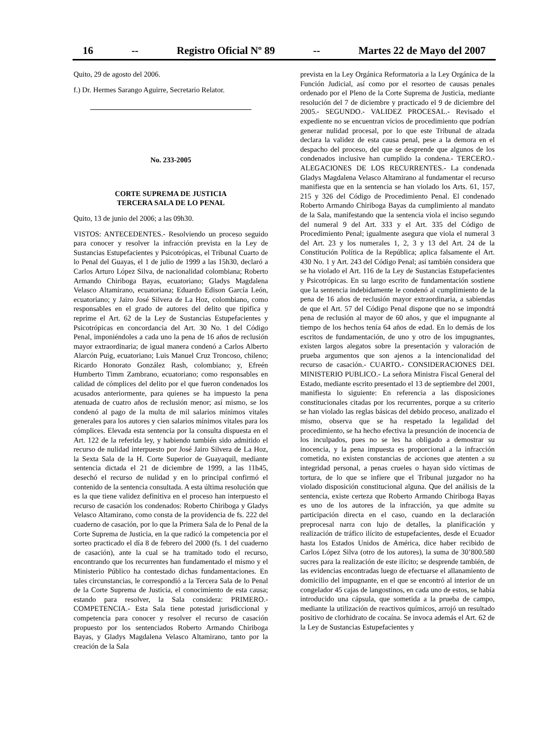16 -- Registro Oficial Nº 89 -- Martes 22 de Mayo del 2007
Quito, 29 de agosto del 2006.
f.) Dr. Hermes Sarango Aguirre, Secretario Relator.
No. 233-2005
CORTE SUPREMA DE JUSTICIA
TERCERA SALA DE LO PENAL
Quito, 13 de junio del 2006; a las 09h30.
VISTOS: ANTECEDENTES.- Resolviendo un proceso seguido para conocer y resolver la infracción prevista en la Ley de Sustancias Estupefacientes y Psicotrópicas, el Tribunal Cuarto de lo Penal del Guayas, el 1 de julio de 1999 a las 15h30, declaró a Carlos Arturo López Silva, de nacionalidad colombiana; Roberto Armando Chiriboga Bayas, ecuatoriano; Gladys Magdalena Velasco Altamirano, ecuatoriana; Eduardo Edison García León, ecuatoriano; y Jairo José Silvera de La Hoz, colombiano, como responsables en el grado de autores del delito que tipifica y reprime el Art. 62 de la Ley de Sustancias Estupefacientes y Psicotrópicas en concordancia del Art. 30 No. 1 del Código Penal, imponiéndoles a cada uno la pena de 16 años de reclusión mayor extraordinaria; de igual manera condenó a Carlos Alberto Alarcón Puig, ecuatoriano; Luis Manuel Cruz Troncoso, chileno; Ricardo Honorato González Rash, colombiano; y, Efreén Humberto Timm Zambrano, ecuatoriano; como responsables en calidad de cómplices del delito por el que fueron condenados los acusados anteriormente, para quienes se ha impuesto la pena atenuada de cuatro años de reclusión menor; así mismo, se los condenó al pago de la multa de mil salarios mínimos vitales generales para los autores y cien salarios mínimos vitales para los cómplices. Elevada esta sentencia por la consulta dispuesta en el Art. 122 de la referida ley, y habiendo también sido admitido el recurso de nulidad interpuesto por José Jairo Silvera de La Hoz, la Sexta Sala de la H. Corte Superior de Guayaquil, mediante sentencia dictada el 21 de diciembre de 1999, a las 11h45, desechó el recurso de nulidad y en lo principal confirmó el contenido de la sentencia consultada. A esta última resolución que es la que tiene validez definitiva en el proceso han interpuesto el recurso de casación los condenados: Roberto Chiriboga y Gladys Velasco Altamirano, como consta de la providencia de fs. 222 del cuaderno de casación, por lo que la Primera Sala de lo Penal de la Corte Suprema de Justicia, en la que radicó la competencia por el sorteo practicado el día 8 de febrero del 2000 (fs. 1 del cuaderno de casación), ante la cual se ha tramitado todo el recurso, encontrando que los recurrentes han fundamentado el mismo y el Ministerio Público ha contestado dichas fundamentaciones. En tales circunstancias, le correspondió a la Tercera Sala de lo Penal de la Corte Suprema de Justicia, el conocimiento de esta causa; estando para resolver, la Sala considera: PRIMERO.- COMPETENCIA.- Esta Sala tiene potestad jurisdiccional y competencia para conocer y resolver el recurso de casación propuesto por los sentenciados Roberto Armando Chiriboga Bayas, y Gladys Magdalena Velasco Altamirano, tanto por la creación de la Sala
prevista en la Ley Orgánica Reformatoria a la Ley Orgánica de la Función Judicial, así como por el resorteo de causas penales ordenado por el Pleno de la Corte Suprema de Justicia, mediante resolución del 7 de diciembre y practicado el 9 de diciembre del 2005.- SEGUNDO.- VALIDEZ PROCESAL.- Revisado el expediente no se encuentran vicios de procedimiento que podrían generar nulidad procesal, por lo que este Tribunal de alzada declara la validez de esta causa penal, pese a la demora en el despacho del proceso, del que se desprende que algunos de los condenados inclusive han cumplido la condena.- TERCERO.- ALEGACIONES DE LOS RECURRENTES.- La condenada Gladys Magdalena Velasco Altamirano al fundamentar el recurso manifiesta que en la sentencia se han violado los Arts. 61, 157, 215 y 326 del Código de Procedimiento Penal. El condenado Roberto Armando Chiriboga Bayas da cumplimiento al mandato de la Sala, manifestando que la sentencia viola el inciso segundo del numeral 9 del Art. 333 y el Art. 335 del Código de Procedimiento Penal; igualmente asegura que viola el numeral 3 del Art. 23 y los numerales 1, 2, 3 y 13 del Art. 24 de la Constitución Política de la República; aplica falsamente el Art. 430 No. 1 y Art. 243 del Código Penal; así también considera que se ha violado el Art. 116 de la Ley de Sustancias Estupefacientes y Psicotrópicas. En su largo escrito de fundamentación sostiene que la sentencia indebidamente le condenó al cumplimiento de la pena de 16 años de reclusión mayor extraordinaria, a sabiendas de que el Art. 57 del Código Penal dispone que no se impondrá pena de reclusión al mayor de 60 años, y que el impugnante al tiempo de los hechos tenía 64 años de edad. En lo demás de los escritos de fundamentación, de uno y otro de los impugnantes, existen largos alegatos sobre la presentación y valoración de prueba argumentos que son ajenos a la intencionalidad del recurso de casación.- CUARTO.- CONSIDERACIONES DEL MINISTERIO PUBLICO.- La señora Ministra Fiscal General del Estado, mediante escrito presentado el 13 de septiembre del 2001, manifiesta lo siguiente: En referencia a las disposiciones constitucionales citadas por los recurrentes, porque a su criterio se han violado las reglas básicas del debido proceso, analizado el mismo, observa que se ha respetado la legalidad del procedimiento, se ha hecho efectiva la presunción de inocencia de los inculpados, pues no se les ha obligado a demostrar su inocencia, y la pena impuesta es proporcional a la infracción cometida, no existen constancias de acciones que atenten a su integridad personal, a penas crueles o hayan sido víctimas de tortura, de lo que se infiere que el Tribunal juzgador no ha violado disposición constitucional alguna. Que del análisis de la sentencia, existe certeza que Roberto Armando Chiriboga Bayas es uno de los autores de la infracción, ya que admite su participación directa en el caso, cuando en la declaración preprocesal narra con lujo de detalles, la planificación y realización de tráfico ilícito de estupefacientes, desde el Ecuador hasta los Estados Unidos de América, dice haber recibido de Carlos López Silva (otro de los autores), la suma de 30’800.580 sucres para la realización de este ilícito; se desprende también, de las evidencias encontradas luego de efectuarse el allanamiento de domicilio del impugnante, en el que se encontró al interior de un congelador 45 cajas de langostinos, en cada uno de estos, se había introducido una cápsula, que sometida a la prueba de campo, mediante la utilización de reactivos químicos, arrojó un resultado positivo de clorhidrato de cocaína. Se invoca además el Art. 62 de la Ley de Sustancias Estupefacientes y